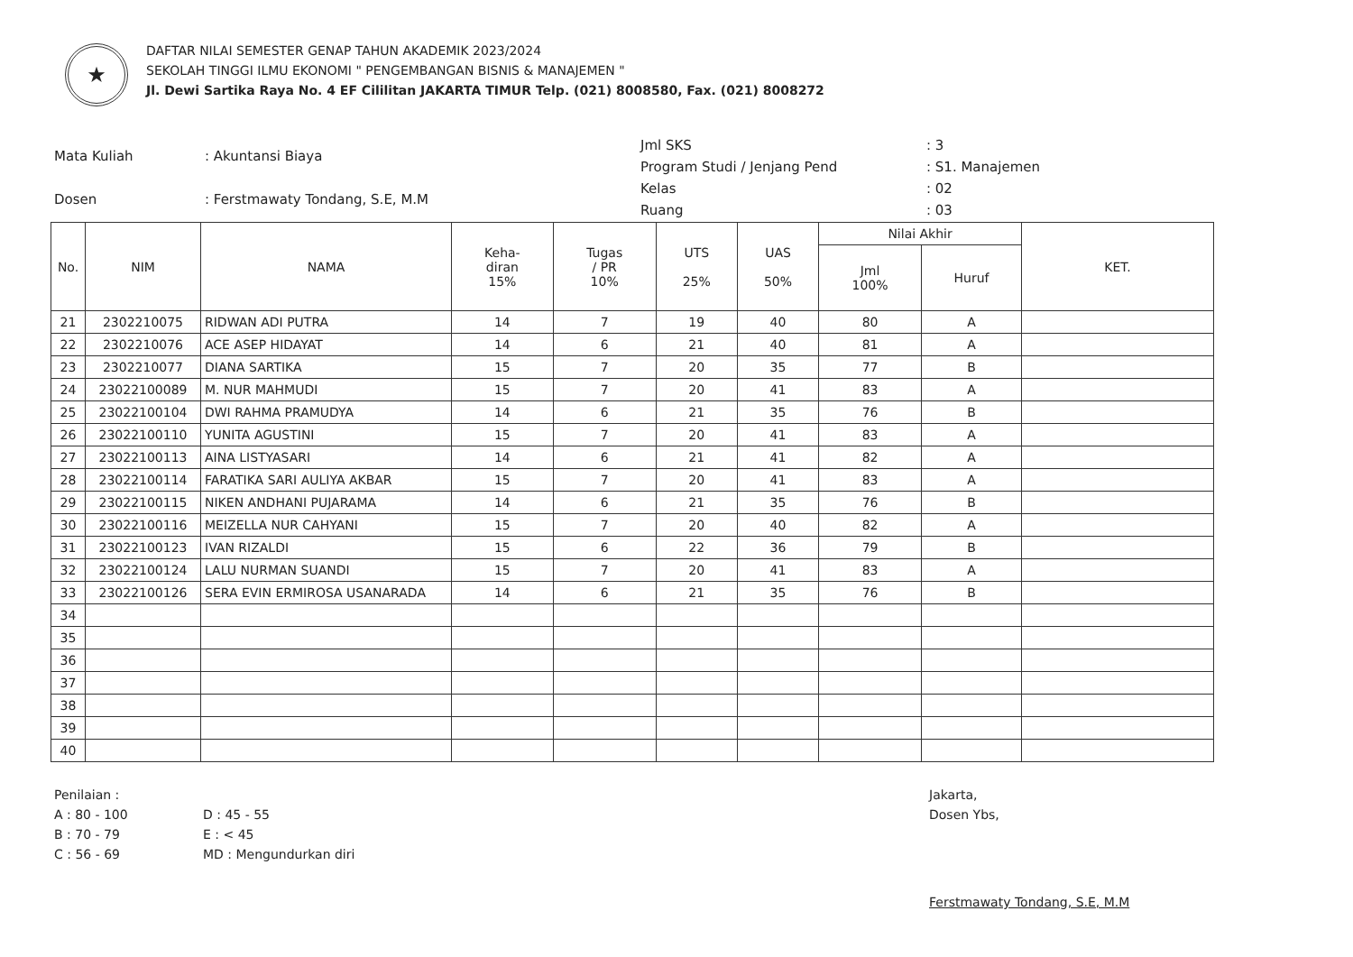★
DAFTAR NILAI SEMESTER GENAP TAHUN AKADEMIK 2023/2024
SEKOLAH TINGGI ILMU EKONOMI " PENGEMBANGAN BISNIS & MANAJEMEN "
Jl. Dewi Sartika Raya No. 4 EF Cililitan JAKARTA TIMUR Telp. (021) 8008580, Fax. (021) 8008272
| Mata Kuliah | : Akuntansi Biaya |
| Dosen | : Ferstmawaty Tondang, S.E, M.M |
| Jml SKS | : 3 |
| Program Studi / Jenjang Pend | : S1. Manajemen |
| Kelas | : 02 |
| Ruang | : 03 |
| No. | NIM | NAMA | Keha- diran 15% | Tugas / PR 10% | UTS 25% | UAS 50% | Nilai Akhir | | KET. |
| --- | --- | --- | --- | --- | --- | --- | --- | --- | --- |
| | | | | | | | Jml 100% | Huruf | |
| 21 | 2302210075 | RIDWAN ADI PUTRA | 14 | 7 | 19 | 40 | 80 | A | |
| 22 | 2302210076 | ACE ASEP HIDAYAT | 14 | 6 | 21 | 40 | 81 | A | |
| 23 | 2302210077 | DIANA SARTIKA | 15 | 7 | 20 | 35 | 77 | B | |
| 24 | 23022100089 | M. NUR MAHMUDI | 15 | 7 | 20 | 41 | 83 | A | |
| 25 | 23022100104 | DWI RAHMA PRAMUDYA | 14 | 6 | 21 | 35 | 76 | B | |
| 26 | 23022100110 | YUNITA AGUSTINI | 15 | 7 | 20 | 41 | 83 | A | |
| 27 | 23022100113 | AINA LISTYASARI | 14 | 6 | 21 | 41 | 82 | A | |
| 28 | 23022100114 | FARATIKA SARI AULIYA AKBAR | 15 | 7 | 20 | 41 | 83 | A | |
| 29 | 23022100115 | NIKEN ANDHANI PUJARAMA | 14 | 6 | 21 | 35 | 76 | B | |
| 30 | 23022100116 | MEIZELLA NUR CAHYANI | 15 | 7 | 20 | 40 | 82 | A | |
| 31 | 23022100123 | IVAN RIZALDI | 15 | 6 | 22 | 36 | 79 | B | |
| 32 | 23022100124 | LALU NURMAN SUANDI | 15 | 7 | 20 | 41 | 83 | A | |
| 33 | 23022100126 | SERA EVIN ERMIROSA USANARADA | 14 | 6 | 21 | 35 | 76 | B | |
| 34 | | | | | | | | | |
| 35 | | | | | | | | | |
| 36 | | | | | | | | | |
| 37 | | | | | | | | | |
| 38 | | | | | | | | | |
| 39 | | | | | | | | | |
| 40 | | | | | | | | | |
Penilaian :
A : 80 - 100
B : 70 - 79
C : 56 - 69
D : 45 - 55
E : < 45
MD : Mengundurkan diri
Jakarta,
Dosen Ybs,
Ferstmawaty Tondang, S.E, M.M